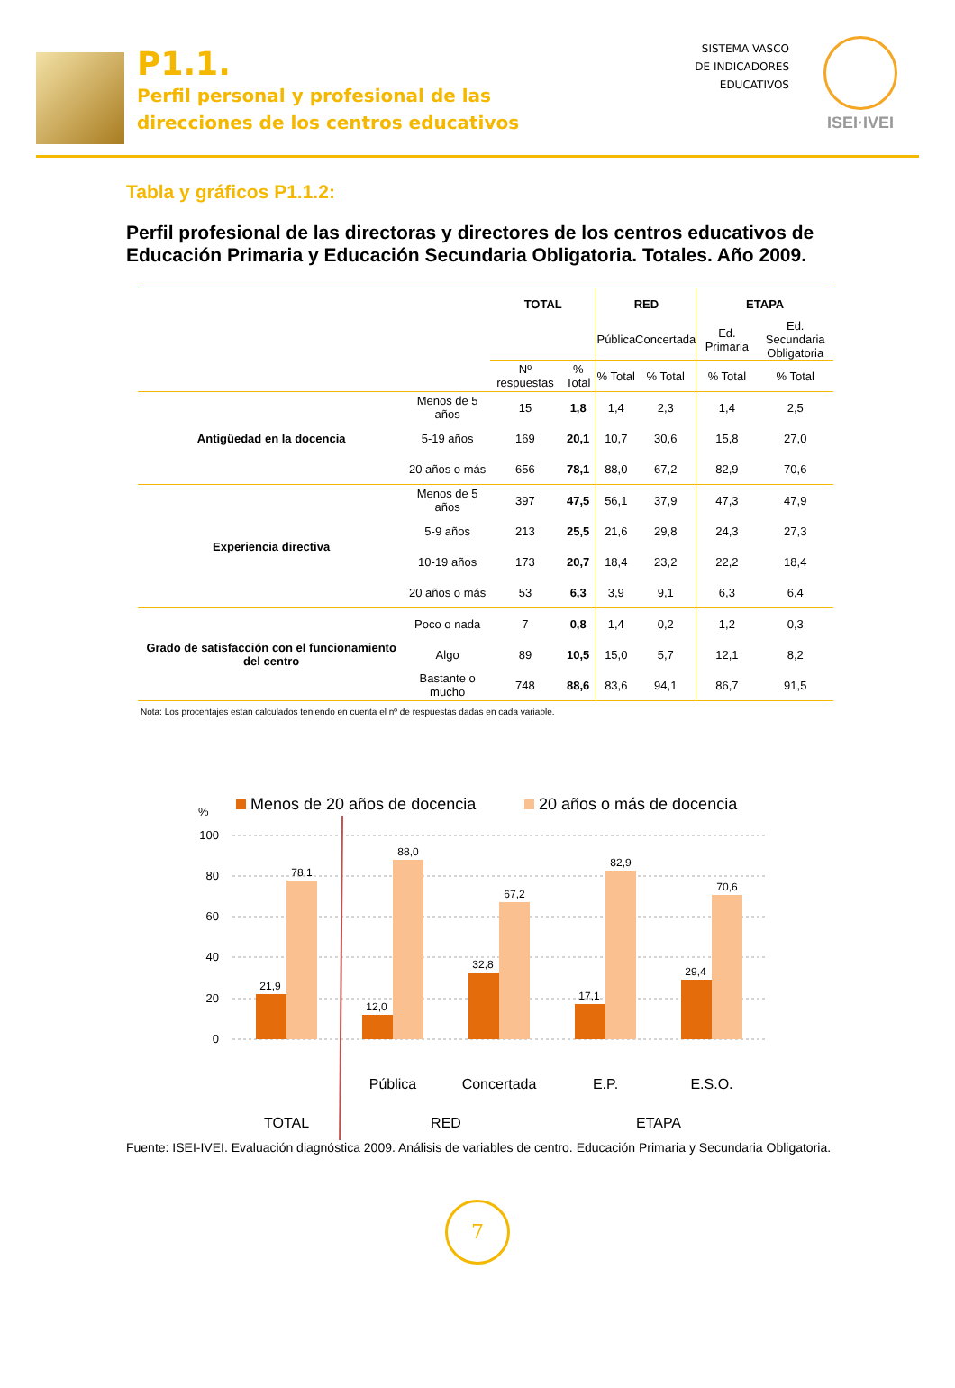P1.1.
Perfil personal y profesional de las
direcciones de los centros educativos
SISTEMA VASCO
DE INDICADORES
EDUCATIVOS
ISEI·IVEI
Tabla y gráficos P1.1.2:
Perfil profesional de las directoras y directores de los centros educativos de Educación Primaria y Educación Secundaria Obligatoria. Totales. Año 2009.
| | | TOTAL | | RED | | ETAPA | |
| --- | --- | --- | --- | --- | --- | --- | --- |
| | | | | Pública | Concertada | Ed. Primaria | Ed. Secundaria Obligatoria |
| | | Nº respuestas | % Total | % Total | % Total | % Total | % Total |
| Antigüedad en la docencia | Menos de 5 años | 15 | 1,8 | 1,4 | 2,3 | 1,4 | 2,5 |
| | 5-19 años | 169 | 20,1 | 10,7 | 30,6 | 15,8 | 27,0 |
| | 20 años o más | 656 | 78,1 | 88,0 | 67,2 | 82,9 | 70,6 |
| Experiencia directiva | Menos de 5 años | 397 | 47,5 | 56,1 | 37,9 | 47,3 | 47,9 |
| | 5-9 años | 213 | 25,5 | 21,6 | 29,8 | 24,3 | 27,3 |
| | 10-19 años | 173 | 20,7 | 18,4 | 23,2 | 22,2 | 18,4 |
| | 20 años o más | 53 | 6,3 | 3,9 | 9,1 | 6,3 | 6,4 |
| Grado de satisfacción con el funcionamiento del centro | Poco o nada | 7 | 0,8 | 1,4 | 0,2 | 1,2 | 0,3 |
| | Algo | 89 | 10,5 | 15,0 | 5,7 | 12,1 | 8,2 |
| | Bastante o mucho | 748 | 88,6 | 83,6 | 94,1 | 86,7 | 91,5 |
Nota: Los procentajes estan calculados teniendo en cuenta el nº de respuestas dadas en cada variable.
Menos de 20 años de docencia
20 años o más de docencia
%
100
80
60
40
20
0
21,9
78,1
12,0
88,0
32,8
67,2
17,1
82,9
29,4
70,6
Pública
Concertada
E.P.
E.S.O.
TOTAL
RED
ETAPA
Fuente: ISEI-IVEI. Evaluación diagnóstica 2009. Análisis de variables de centro. Educación Primaria y Secundaria Obligatoria.
7